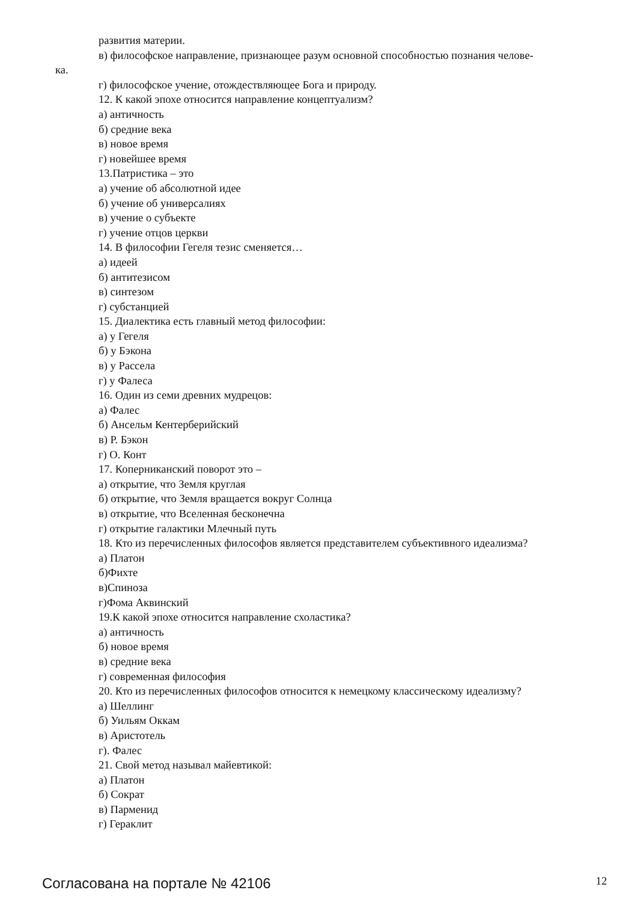развития материи.
в) философское направление, признающее разум основной способностью познания челове-
ка.
г) философское учение, отождествляющее Бога и природу.
12. К какой эпохе относится направление концептуализм?
а) античность
б) средние века
в) новое время
г) новейшее время
13.Патристика – это
а) учение об абсолютной идее
б) учение об универсалиях
в) учение о субъекте
г) учение отцов церкви
14. В философии Гегеля тезис сменяется…
а) идеей
б) антитезисом
в) синтезом
г) субстанцией
15. Диалектика есть главный метод философии:
а) у Гегеля
б) у Бэкона
в) у Рассела
г) у Фалеса
16. Один из семи древних мудрецов:
а) Фалес
б) Ансельм Кентерберийский
в) Р. Бэкон
г) О. Конт
17. Коперниканский поворот это –
а) открытие, что Земля круглая
б) открытие, что Земля вращается вокруг Солнца
в) открытие, что Вселенная бесконечна
г) открытие галактики Млечный путь
18. Кто из перечисленных философов является представителем субъективного идеализма?
а) Платон
б)Фихте
в)Спиноза
г)Фома Аквинский
19.К какой эпохе относится направление схоластика?
а) античность
б) новое время
в) средние века
г) современная философия
20. Кто из перечисленных философов относится к немецкому классическому идеализму?
а) Шеллинг
б) Уильям Оккам
в) Аристотель
г). Фалес
21. Свой метод называл майевтикой:
а) Платон
б) Сократ
в) Парменид
г) Гераклит
Согласована на портале № 42106 12